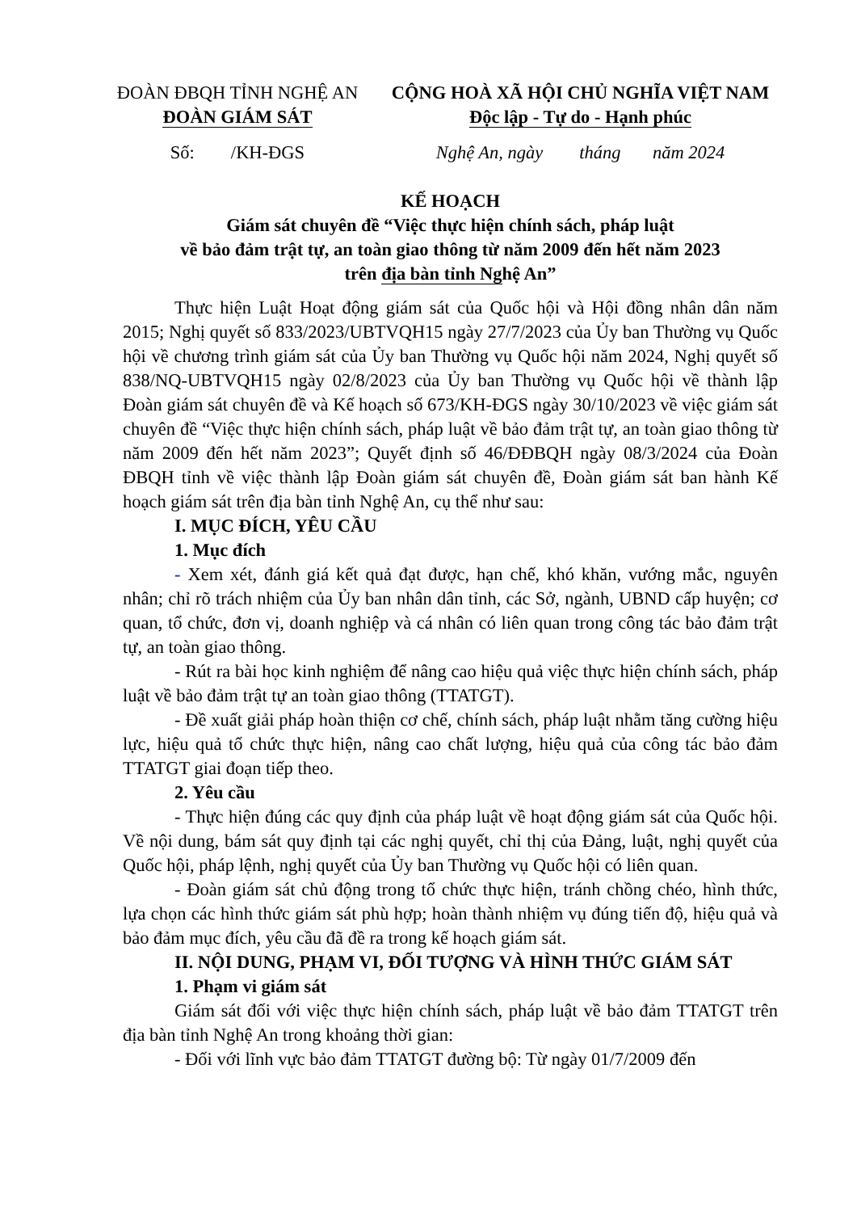ĐOÀN ĐBQH TỈNH NGHỆ AN
ĐOÀN GIÁM SÁT
CỘNG HOÀ XÃ HỘI CHỦ NGHĨA VIỆT NAM
Độc lập - Tự do - Hạnh phúc
Số: /KH-ĐGS Nghệ An, ngày tháng năm 2024
KẾ HOẠCH
Giám sát chuyên đề “Việc thực hiện chính sách, pháp luật
về bảo đảm trật tự, an toàn giao thông từ năm 2009 đến hết năm 2023
trên địa bàn tỉnh Nghệ An”
Thực hiện Luật Hoạt động giám sát của Quốc hội và Hội đồng nhân dân năm 2015; Nghị quyết số 833/2023/UBTVQH15 ngày 27/7/2023 của Ủy ban Thường vụ Quốc hội về chương trình giám sát của Ủy ban Thường vụ Quốc hội năm 2024, Nghị quyết số 838/NQ-UBTVQH15 ngày 02/8/2023 của Ủy ban Thường vụ Quốc hội về thành lập Đoàn giám sát chuyên đề và Kế hoạch số 673/KH-ĐGS ngày 30/10/2023 về việc giám sát chuyên đề “Việc thực hiện chính sách, pháp luật về bảo đảm trật tự, an toàn giao thông từ năm 2009 đến hết năm 2023”; Quyết định số 46/ĐĐBQH ngày 08/3/2024 của Đoàn ĐBQH tỉnh về việc thành lập Đoàn giám sát chuyên đề, Đoàn giám sát ban hành Kế hoạch giám sát trên địa bàn tỉnh Nghệ An, cụ thể như sau:
I. MỤC ĐÍCH, YÊU CẦU
1. Mục đích
- Xem xét, đánh giá kết quả đạt được, hạn chế, khó khăn, vướng mắc, nguyên nhân; chỉ rõ trách nhiệm của Ủy ban nhân dân tỉnh, các Sở, ngành, UBND cấp huyện; cơ quan, tổ chức, đơn vị, doanh nghiệp và cá nhân có liên quan trong công tác bảo đảm trật tự, an toàn giao thông.
- Rút ra bài học kinh nghiệm để nâng cao hiệu quả việc thực hiện chính sách, pháp luật về bảo đảm trật tự an toàn giao thông (TTATGT).
- Đề xuất giải pháp hoàn thiện cơ chế, chính sách, pháp luật nhằm tăng cường hiệu lực, hiệu quả tổ chức thực hiện, nâng cao chất lượng, hiệu quả của công tác bảo đảm TTATGT giai đoạn tiếp theo.
2. Yêu cầu
- Thực hiện đúng các quy định của pháp luật về hoạt động giám sát của Quốc hội. Về nội dung, bám sát quy định tại các nghị quyết, chỉ thị của Đảng, luật, nghị quyết của Quốc hội, pháp lệnh, nghị quyết của Ủy ban Thường vụ Quốc hội có liên quan.
- Đoàn giám sát chủ động trong tổ chức thực hiện, tránh chồng chéo, hình thức, lựa chọn các hình thức giám sát phù hợp; hoàn thành nhiệm vụ đúng tiến độ, hiệu quả và bảo đảm mục đích, yêu cầu đã đề ra trong kế hoạch giám sát.
II. NỘI DUNG, PHẠM VI, ĐỐI TƯỢNG VÀ HÌNH THỨC GIÁM SÁT
1. Phạm vi giám sát
Giám sát đối với việc thực hiện chính sách, pháp luật về bảo đảm TTATGT trên địa bàn tỉnh Nghệ An trong khoảng thời gian:
- Đối với lĩnh vực bảo đảm TTATGT đường bộ: Từ ngày 01/7/2009 đến